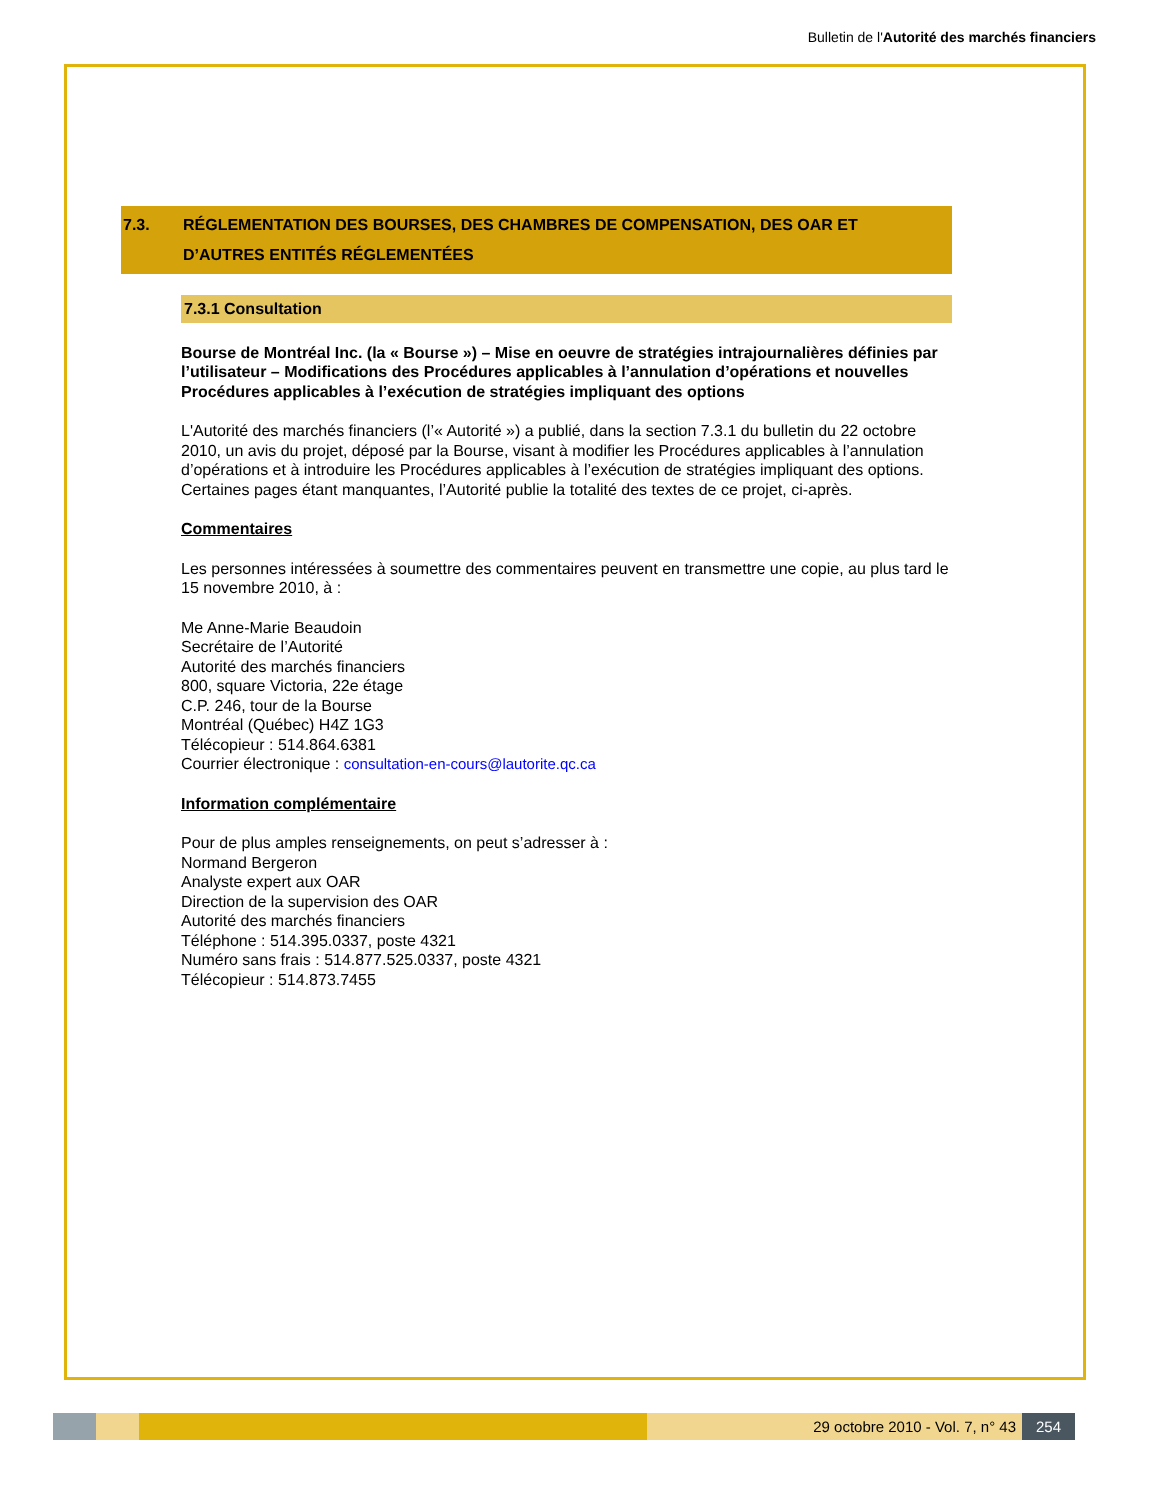Bulletin de l'Autorité des marchés financiers
7.3. RÉGLEMENTATION DES BOURSES, DES CHAMBRES DE COMPENSATION, DES OAR ET
D’AUTRES ENTITÉS RÉGLEMENTÉES
7.3.1 Consultation
Bourse de Montréal Inc. (la « Bourse ») – Mise en oeuvre de stratégies intrajournalières définies par l’utilisateur – Modifications des Procédures applicables à l’annulation d’opérations et nouvelles Procédures applicables à l’exécution de stratégies impliquant des options
L'Autorité des marchés financiers (l’« Autorité ») a publié, dans la section 7.3.1 du bulletin du 22 octobre 2010, un avis du projet, déposé par la Bourse, visant à modifier les Procédures applicables à l’annulation d’opérations et à introduire les Procédures applicables à l’exécution de stratégies impliquant des options. Certaines pages étant manquantes, l’Autorité publie la totalité des textes de ce projet, ci-après.
Commentaires
Les personnes intéressées à soumettre des commentaires peuvent en transmettre une copie, au plus tard le 15 novembre 2010, à :
Me Anne-Marie Beaudoin
Secrétaire de l’Autorité
Autorité des marchés financiers
800, square Victoria, 22e étage
C.P. 246, tour de la Bourse
Montréal (Québec) H4Z 1G3
Télécopieur : 514.864.6381
Courrier électronique : consultation-en-cours@lautorite.qc.ca
Information complémentaire
Pour de plus amples renseignements, on peut s’adresser à :
Normand Bergeron
Analyste expert aux OAR
Direction de la supervision des OAR
Autorité des marchés financiers
Téléphone : 514.395.0337, poste 4321
Numéro sans frais : 514.877.525.0337, poste 4321
Télécopieur : 514.873.7455
29 octobre 2010 - Vol. 7, n° 43
254